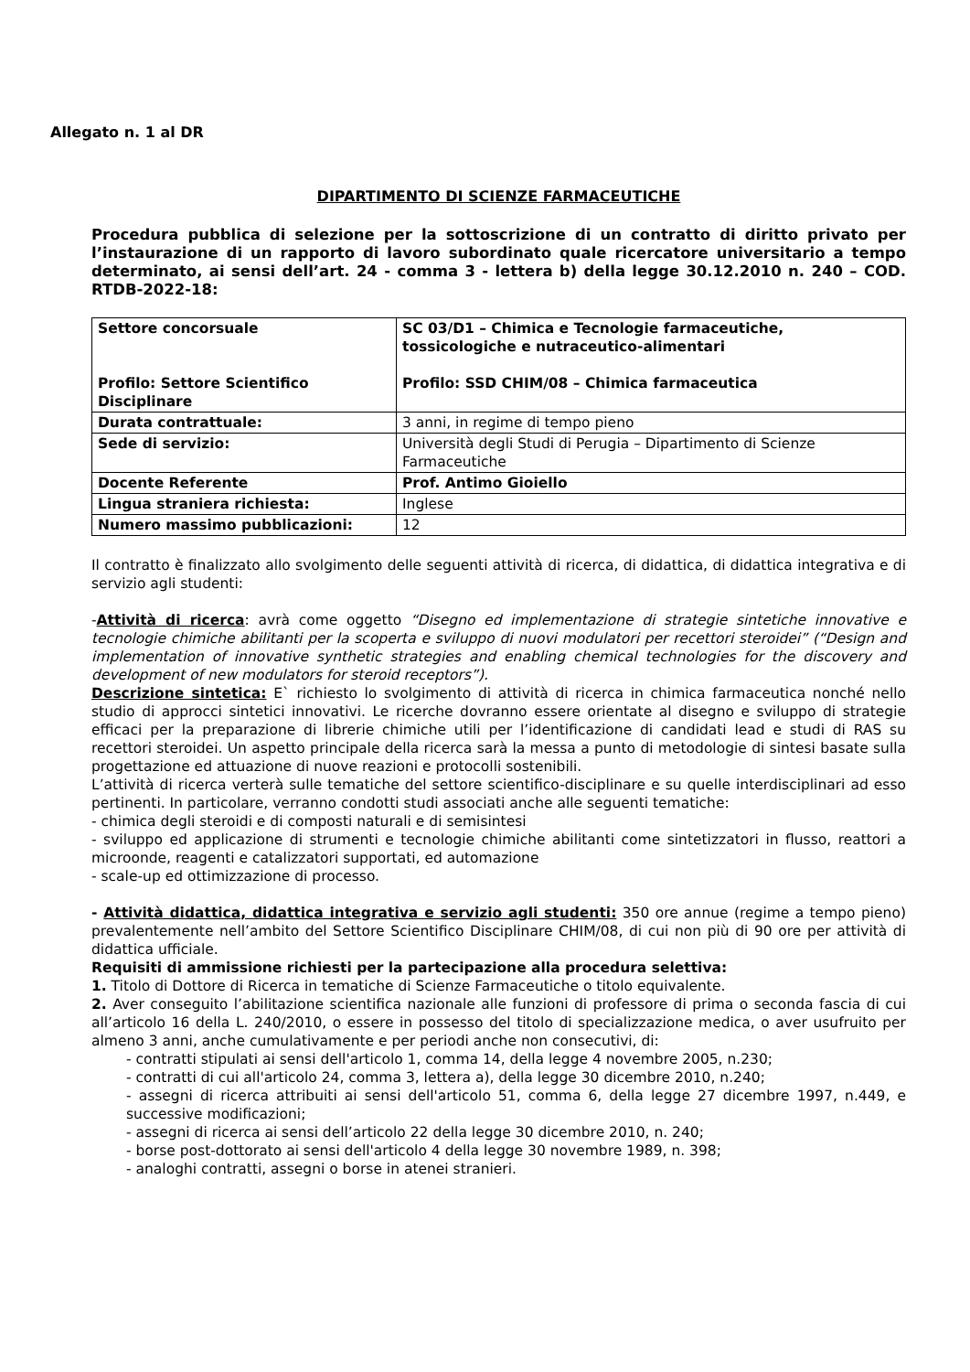Allegato n. 1 al DR
DIPARTIMENTO DI SCIENZE FARMACEUTICHE
Procedura pubblica di selezione per la sottoscrizione di un contratto di diritto privato per l’instaurazione di un rapporto di lavoro subordinato quale ricercatore universitario a tempo determinato, ai sensi dell’art. 24 - comma 3 - lettera b) della legge 30.12.2010 n. 240 – COD. RTDB-2022-18:
| Settore concorsuale Profilo: Settore Scientifico Disciplinare | SC 03/D1 – Chimica e Tecnologie farmaceutiche, tossicologiche e nutraceutico-alimentari Profilo: SSD CHIM/08 – Chimica farmaceutica |
| Durata contrattuale: | 3 anni, in regime di tempo pieno |
| Sede di servizio: | Università degli Studi di Perugia – Dipartimento di Scienze Farmaceutiche |
| Docente Referente | Prof. Antimo Gioiello |
| Lingua straniera richiesta: | Inglese |
| Numero massimo pubblicazioni: | 12 |
Il contratto è finalizzato allo svolgimento delle seguenti attività di ricerca, di didattica, di didattica integrativa e di servizio agli studenti:
-Attività di ricerca: avrà come oggetto “Disegno ed implementazione di strategie sintetiche innovative e tecnologie chimiche abilitanti per la scoperta e sviluppo di nuovi modulatori per recettori steroidei” (“Design and implementation of innovative synthetic strategies and enabling chemical technologies for the discovery and development of new modulators for steroid receptors”).
Descrizione sintetica: E` richiesto lo svolgimento di attività di ricerca in chimica farmaceutica nonché nello studio di approcci sintetici innovativi. Le ricerche dovranno essere orientate al disegno e sviluppo di strategie efficaci per la preparazione di librerie chimiche utili per l’identificazione di candidati lead e studi di RAS su recettori steroidei. Un aspetto principale della ricerca sarà la messa a punto di metodologie di sintesi basate sulla progettazione ed attuazione di nuove reazioni e protocolli sostenibili.
L’attività di ricerca verterà sulle tematiche del settore scientifico-disciplinare e su quelle interdisciplinari ad esso pertinenti. In particolare, verranno condotti studi associati anche alle seguenti tematiche:
- chimica degli steroidi e di composti naturali e di semisintesi
- sviluppo ed applicazione di strumenti e tecnologie chimiche abilitanti come sintetizzatori in flusso, reattori a microonde, reagenti e catalizzatori supportati, ed automazione
- scale-up ed ottimizzazione di processo.
- Attività didattica, didattica integrativa e servizio agli studenti: 350 ore annue (regime a tempo pieno) prevalentemente nell’ambito del Settore Scientifico Disciplinare CHIM/08, di cui non più di 90 ore per attività di didattica ufficiale.
Requisiti di ammissione richiesti per la partecipazione alla procedura selettiva:
1. Titolo di Dottore di Ricerca in tematiche di Scienze Farmaceutiche o titolo equivalente.
2. Aver conseguito l’abilitazione scientifica nazionale alle funzioni di professore di prima o seconda fascia di cui all’articolo 16 della L. 240/2010, o essere in possesso del titolo di specializzazione medica, o aver usufruito per almeno 3 anni, anche cumulativamente e per periodi anche non consecutivi, di:
- contratti stipulati ai sensi dell'articolo 1, comma 14, della legge 4 novembre 2005, n.230;
- contratti di cui all'articolo 24, comma 3, lettera a), della legge 30 dicembre 2010, n.240;
- assegni di ricerca attribuiti ai sensi dell'articolo 51, comma 6, della legge 27 dicembre 1997, n.449, e successive modificazioni;
- assegni di ricerca ai sensi dell’articolo 22 della legge 30 dicembre 2010, n. 240;
- borse post-dottorato ai sensi dell'articolo 4 della legge 30 novembre 1989, n. 398;
- analoghi contratti, assegni o borse in atenei stranieri.